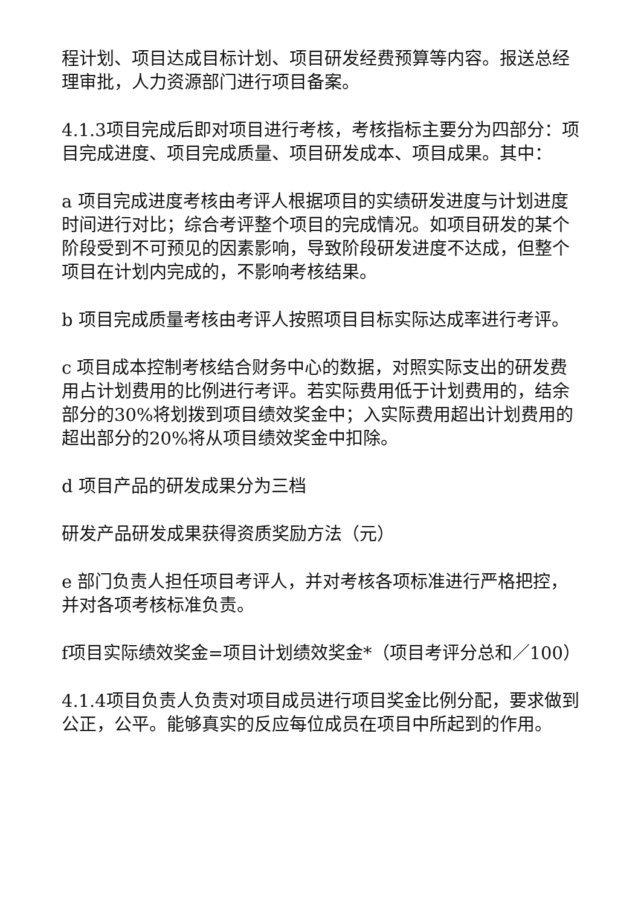程计划、项目达成目标计划、项目研发经费预算等内容。报送总经理审批，人力资源部门进行项目备案。
4.1.3项目完成后即对项目进行考核，考核指标主要分为四部分：项目完成进度、项目完成质量、项目研发成本、项目成果。其中：
a 项目完成进度考核由考评人根据项目的实绩研发进度与计划进度时间进行对比；综合考评整个项目的完成情况。如项目研发的某个阶段受到不可预见的因素影响，导致阶段研发进度不达成，但整个项目在计划内完成的，不影响考核结果。
b 项目完成质量考核由考评人按照项目目标实际达成率进行考评。
c 项目成本控制考核结合财务中心的数据，对照实际支出的研发费用占计划费用的比例进行考评。若实际费用低于计划费用的，结余部分的30%将划拨到项目绩效奖金中；入实际费用超出计划费用的超出部分的20%将从项目绩效奖金中扣除。
d 项目产品的研发成果分为三档
研发产品研发成果获得资质奖励方法（元）
e 部门负责人担任项目考评人，并对考核各项标准进行严格把控，并对各项考核标准负责。
f项目实际绩效奖金=项目计划绩效奖金*（项目考评分总和／100）
4.1.4项目负责人负责对项目成员进行项目奖金比例分配，要求做到公正，公平。能够真实的反应每位成员在项目中所起到的作用。